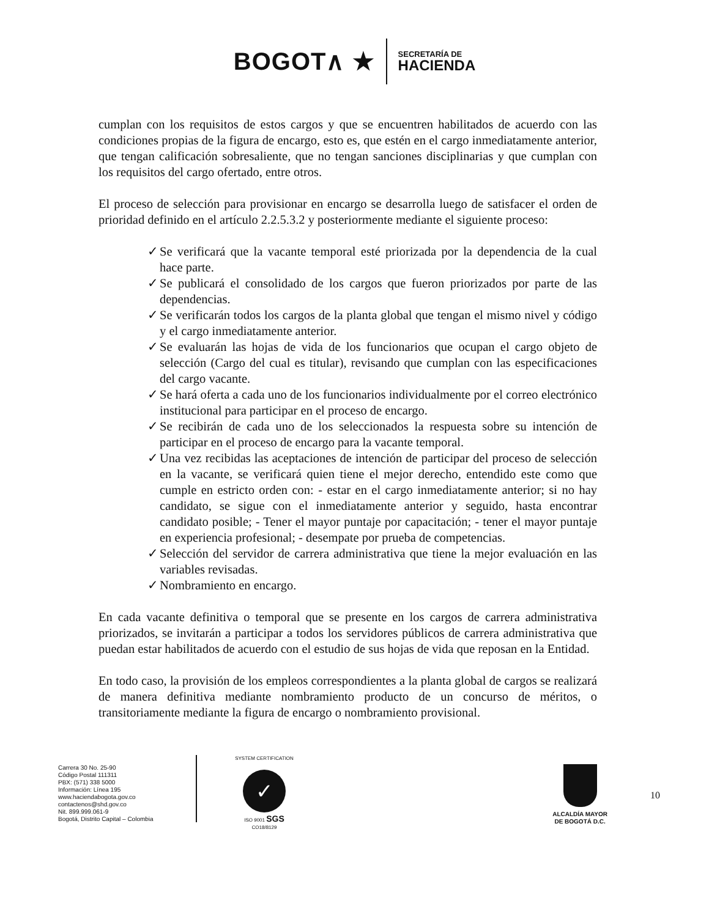BOGOT∧ ★
SECRETARÍA DE
HACIENDA
cumplan con los requisitos de estos cargos y que se encuentren habilitados de acuerdo con las condiciones propias de la figura de encargo, esto es, que estén en el cargo inmediatamente anterior, que tengan calificación sobresaliente, que no tengan sanciones disciplinarias y que cumplan con los requisitos del cargo ofertado, entre otros.
El proceso de selección para provisionar en encargo se desarrolla luego de satisfacer el orden de prioridad definido en el artículo 2.2.5.3.2 y posteriormente mediante el siguiente proceso:
✓ Se verificará que la vacante temporal esté priorizada por la dependencia de la cual hace parte.
✓ Se publicará el consolidado de los cargos que fueron priorizados por parte de las dependencias.
✓ Se verificarán todos los cargos de la planta global que tengan el mismo nivel y código y el cargo inmediatamente anterior.
✓ Se evaluarán las hojas de vida de los funcionarios que ocupan el cargo objeto de selección (Cargo del cual es titular), revisando que cumplan con las especificaciones del cargo vacante.
✓ Se hará oferta a cada uno de los funcionarios individualmente por el correo electrónico institucional para participar en el proceso de encargo.
✓ Se recibirán de cada uno de los seleccionados la respuesta sobre su intención de participar en el proceso de encargo para la vacante temporal.
✓ Una vez recibidas las aceptaciones de intención de participar del proceso de selección en la vacante, se verificará quien tiene el mejor derecho, entendido este como que cumple en estricto orden con: - estar en el cargo inmediatamente anterior; si no hay candidato, se sigue con el inmediatamente anterior y seguido, hasta encontrar candidato posible; - Tener el mayor puntaje por capacitación; - tener el mayor puntaje en experiencia profesional; - desempate por prueba de competencias.
✓ Selección del servidor de carrera administrativa que tiene la mejor evaluación en las variables revisadas.
✓ Nombramiento en encargo.
En cada vacante definitiva o temporal que se presente en los cargos de carrera administrativa priorizados, se invitarán a participar a todos los servidores públicos de carrera administrativa que puedan estar habilitados de acuerdo con el estudio de sus hojas de vida que reposan en la Entidad.
En todo caso, la provisión de los empleos correspondientes a la planta global de cargos se realizará de manera definitiva mediante nombramiento producto de un concurso de méritos, o transitoriamente mediante la figura de encargo o nombramiento provisional.
Carrera 30 No. 25-90
Código Postal 111311
PBX: (571) 338 5000
Información: Línea 195
www.haciendabogota.gov.co
contactenos@shd.gov.co
Nit. 899.999.061-9
Bogotá, Distrito Capital – Colombia
SYSTEM CERTIFICATION
✓
ISO 9001 SGS
CO18/8129
ALCALDÍA MAYOR
DE BOGOTÁ D.C.
10